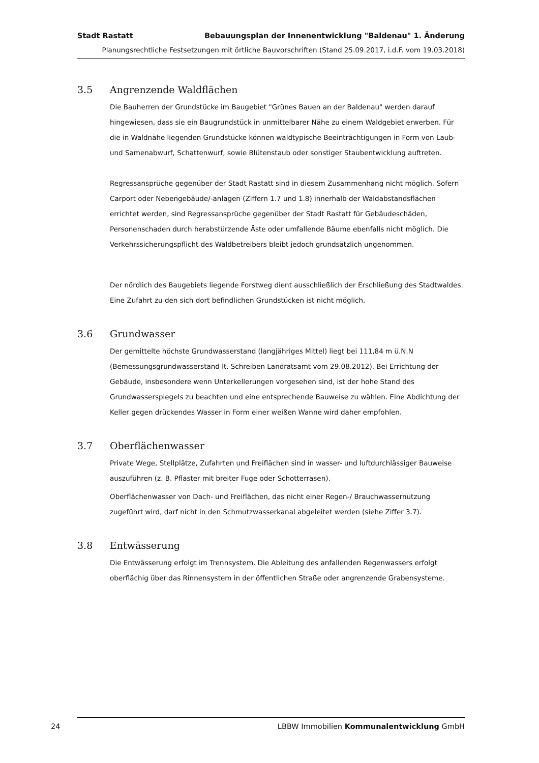Stadt Rastatt Bebauungsplan der Innenentwicklung "Baldenau" 1. Änderung
Planungsrechtliche Festsetzungen mit örtliche Bauvorschriften (Stand 25.09.2017, i.d.F. vom 19.03.2018)
3.5 Angrenzende Waldflächen
Die Bauherren der Grundstücke im Baugebiet "Grünes Bauen an der Baldenau" werden darauf hingewiesen, dass sie ein Baugrundstück in unmittelbarer Nähe zu einem Waldgebiet erwerben. Für die in Waldnähe liegenden Grundstücke können waldtypische Beeinträchtigungen in Form von Laub- und Samenabwurf, Schattenwurf, sowie Blütenstaub oder sonstiger Staubentwicklung auftreten.
Regressansprüche gegenüber der Stadt Rastatt sind in diesem Zusammenhang nicht möglich. Sofern Carport oder Nebengebäude/-anlagen (Ziffern 1.7 und 1.8) innerhalb der Waldabstandsflächen errichtet werden, sind Regressansprüche gegenüber der Stadt Rastatt für Gebäudeschäden, Personenschaden durch herabstürzende Äste oder umfallende Bäume ebenfalls nicht möglich. Die Verkehrssicherungspflicht des Waldbetreibers bleibt jedoch grundsätzlich ungenommen.
Der nördlich des Baugebiets liegende Forstweg dient ausschließlich der Erschließung des Stadtwaldes. Eine Zufahrt zu den sich dort befindlichen Grundstücken ist nicht möglich.
3.6 Grundwasser
Der gemittelte höchste Grundwasserstand (langjähriges Mittel) liegt bei 111,84 m ü.N.N (Bemessungsgrundwasserstand lt. Schreiben Landratsamt vom 29.08.2012). Bei Errichtung der Gebäude, insbesondere wenn Unterkellerungen vorgesehen sind, ist der hohe Stand des Grundwasserspiegels zu beachten und eine entsprechende Bauweise zu wählen. Eine Abdichtung der Keller gegen drückendes Wasser in Form einer weißen Wanne wird daher empfohlen.
3.7 Oberflächenwasser
Private Wege, Stellplätze, Zufahrten und Freiflächen sind in wasser- und luftdurchlässiger Bauweise auszuführen (z. B. Pflaster mit breiter Fuge oder Schotterrasen).
Oberflächenwasser von Dach- und Freiflächen, das nicht einer Regen-/ Brauchwassernutzung zugeführt wird, darf nicht in den Schmutzwasserkanal abgeleitet werden (siehe Ziffer 3.7).
3.8 Entwässerung
Die Entwässerung erfolgt im Trennsystem. Die Ableitung des anfallenden Regenwassers erfolgt oberflächig über das Rinnensystem in der öffentlichen Straße oder angrenzende Grabensysteme.
24 LBBW Immobilien Kommunalentwicklung GmbH